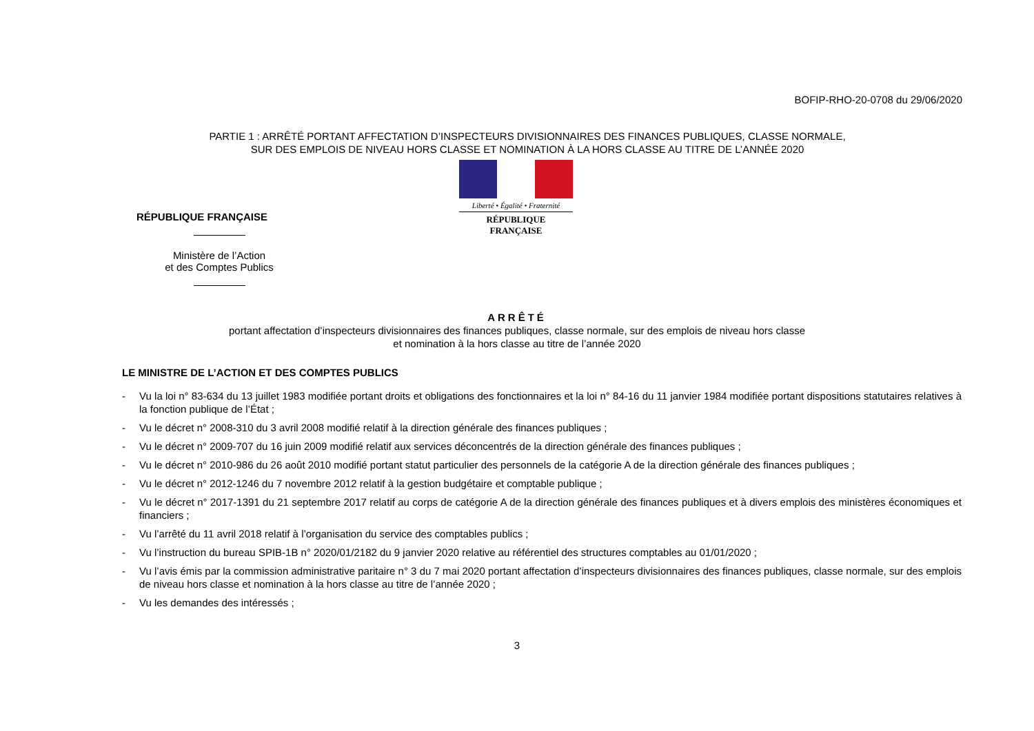BOFIP-RHO-20-0708 du 29/06/2020
PARTIE 1 : ARRÊTÉ PORTANT AFFECTATION D’INSPECTEURS DIVISIONNAIRES DES FINANCES PUBLIQUES, CLASSE NORMALE,
SUR DES EMPLOIS DE NIVEAU HORS CLASSE ET NOMINATION À LA HORS CLASSE AU TITRE DE L’ANNÉE 2020
RÉPUBLIQUE FRANÇAISE
Ministère de l’Action
et des Comptes Publics
Liberté • Égalité • Fraternité
RÉPUBLIQUE FRANÇAISE
ARRÊTÉ
portant affectation d’inspecteurs divisionnaires des finances publiques, classe normale, sur des emplois de niveau hors classe
et nomination à la hors classe au titre de l’année 2020
LE MINISTRE DE L’ACTION ET DES COMPTES PUBLICS
- Vu la loi n° 83-634 du 13 juillet 1983 modifiée portant droits et obligations des fonctionnaires et la loi n° 84-16 du 11 janvier 1984 modifiée portant dispositions statutaires relatives à la fonction publique de l’État ;
- Vu le décret n° 2008-310 du 3 avril 2008 modifié relatif à la direction générale des finances publiques ;
- Vu le décret n° 2009-707 du 16 juin 2009 modifié relatif aux services déconcentrés de la direction générale des finances publiques ;
- Vu le décret n° 2010-986 du 26 août 2010 modifié portant statut particulier des personnels de la catégorie A de la direction générale des finances publiques ;
- Vu le décret n° 2012-1246 du 7 novembre 2012 relatif à la gestion budgétaire et comptable publique ;
- Vu le décret n° 2017-1391 du 21 septembre 2017 relatif au corps de catégorie A de la direction générale des finances publiques et à divers emplois des ministères économiques et financiers ;
- Vu l’arrêté du 11 avril 2018 relatif à l’organisation du service des comptables publics ;
- Vu l’instruction du bureau SPIB-1B n° 2020/01/2182 du 9 janvier 2020 relative au référentiel des structures comptables au 01/01/2020 ;
- Vu l’avis émis par la commission administrative paritaire n° 3 du 7 mai 2020 portant affectation d’inspecteurs divisionnaires des finances publiques, classe normale, sur des emplois de niveau hors classe et nomination à la hors classe au titre de l’année 2020 ;
- Vu les demandes des intéressés ;
3